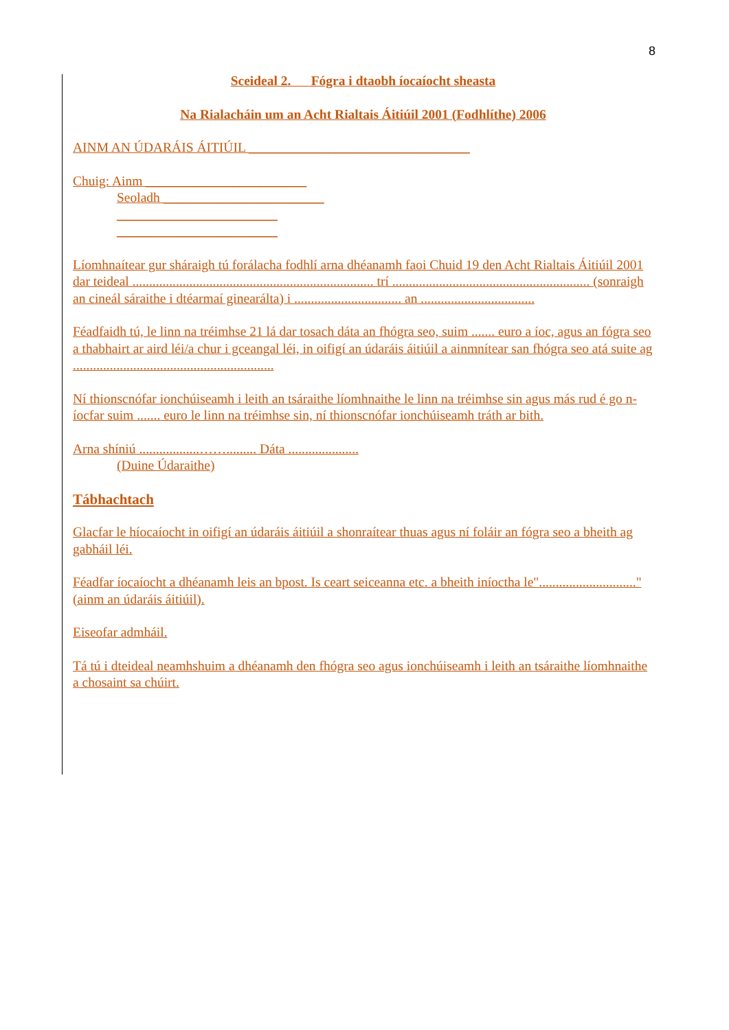8
Sceideal 2. Fógra i dtaobh íocaíocht sheasta
Na Rialacháin um an Acht Rialtais Áitiúil 2001 (Fodhlíthe) 2006
AINM AN ÚDARÁIS ÁITIÚIL _________________________________
Chuig: Ainm ________________________
Seoladh ________________________
________________________
________________________
Líomhnaítear gur sháraigh tú forálacha fodhlí arna dhéanamh faoi Chuid 19 den Acht Rialtais Áitiúil 2001 dar teideal ........................................................................ trí ........................................................... (sonraigh an cineál sáraithe i dtéarmaí ginearálta) i ................................ an ..................................
Féadfaidh tú, le linn na tréimhse 21 lá dar tosach dáta an fhógra seo, suim ....... euro a íoc, agus an fógra seo a thabhairt ar aird léi/a chur i gceangal léi, in oifigí an údaráis áitiúil a ainmnítear san fhógra seo atá suite ag ............................................................
Ní thionscnófar ionchúiseamh i leith an tsáraithe líomhnaithe le linn na tréimhse sin agus más rud é go n-íocfar suim ....... euro le linn na tréimhse sin, ní thionscnófar ionchúiseamh tráth ar bith.
Arna shíniú ..................……......... Dáta .....................
(Duine Údaraithe)
Tábhachtach
Glacfar le híocaíocht in oifigí an údaráis áitiúil a shonraítear thuas agus ní foláir an fógra seo a bheith ag gabháil léi.
Féadfar íocaíocht a dhéanamh leis an bpost. Is ceart seiceanna etc. a bheith iníoctha le"............................." (ainm an údaráis áitiúil).
Eiseofar admháil.
Tá tú i dteideal neamhshuim a dhéanamh den fhógra seo agus ionchúiseamh i leith an tsáraithe líomhnaithe a chosaint sa chúirt.